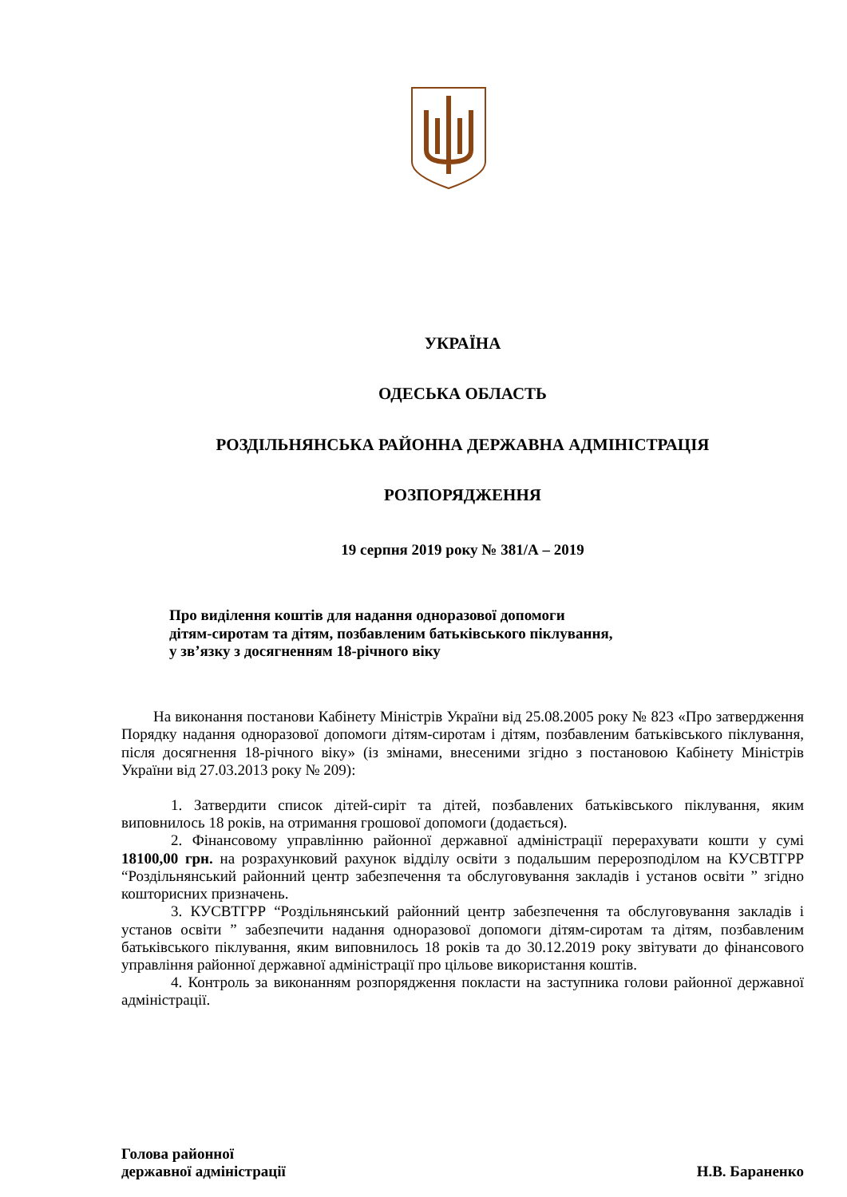УКРАЇНА
ОДЕСЬКА ОБЛАСТЬ
РОЗДІЛЬНЯНСЬКА РАЙОННА ДЕРЖАВНА АДМІНІСТРАЦІЯ
РОЗПОРЯДЖЕННЯ
19 серпня 2019 року № 381/А – 2019
Про виділення коштів для надання одноразової допомоги
дітям-сиротам та дітям, позбавленим батьківського піклування,
у зв’язку з досягненням 18-річного віку
На виконання постанови Кабінету Міністрів України від 25.08.2005 року № 823 «Про затвердження Порядку надання одноразової допомоги дітям-сиротам і дітям, позбавленим батьківського піклування, після досягнення 18-річного віку» (із змінами, внесеними згідно з постановою Кабінету Міністрів України від 27.03.2013 року № 209):
1. Затвердити список дітей-сиріт та дітей, позбавлених батьківського піклування, яким виповнилось 18 років, на отримання грошової допомоги (додається).
2. Фінансовому управлінню районної державної адміністрації перерахувати кошти у сумі 18100,00 грн. на розрахунковий рахунок відділу освіти з подальшим перерозподілом на КУСВТГРР “Роздільнянський районний центр забезпечення та обслуговування закладів і установ освіти ” згідно кошторисних призначень.
3. КУСВТГРР “Роздільнянський районний центр забезпечення та обслуговування закладів і установ освіти ” забезпечити надання одноразової допомоги дітям-сиротам та дітям, позбавленим батьківського піклування, яким виповнилось 18 років та до 30.12.2019 року звітувати до фінансового управління районної державної адміністрації про цільове використання коштів.
4. Контроль за виконанням розпорядження покласти на заступника голови районної державної адміністрації.
Голова районної
державної адміністрації
Н.В. Бараненко